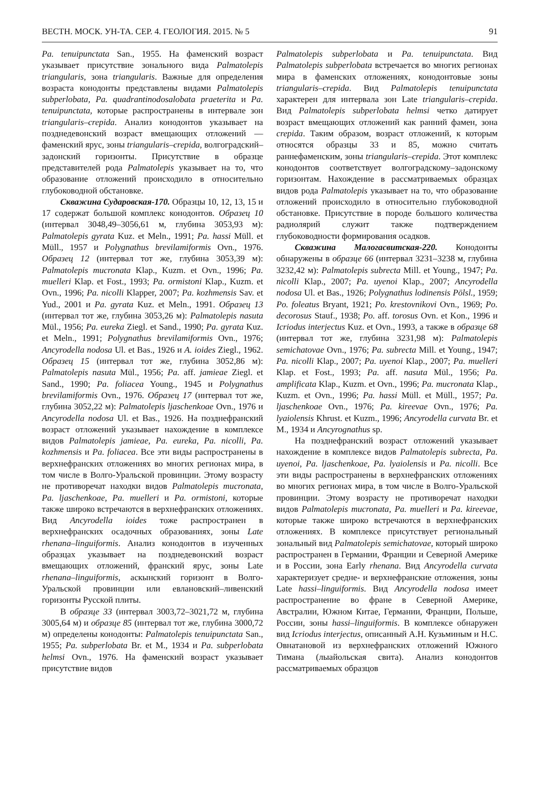ВЕСТН. МОСК. УН-ТА. СЕР. 4. ГЕОЛОГИЯ. 2015. № 5 91
Pa. tenuipunctata San., 1955. На фаменский возраст указывает присутствие зонального вида Palmatolepis triangularis, зона triangularis. Важные для определения возраста конодонты представлены видами Palmatolepis subperlobata, Pa. quadrantinodosalobata praeterita и Pa. tenuipunctata, которые распространены в интервале зон triangularis–crepida. Анализ конодонтов указывает на позднедевонский возраст вмещающих отложений — фаменский ярус, зоны triangularis–crepida, волгоградский–задонский горизонты. Присутствие в образце представителей рода Palmatolepis указывает на то, что образование отложений происходило в относительно глубоководной обстановке.
Скважина Сударовская-170. Образцы 10, 12, 13, 15 и 17 содержат большой комплекс конодонтов. Образец 10 (интервал 3048,49–3056,61 м, глубина 3053,93 м): Palmatolepis gyrata Kuz. et Meln., 1991; Pa. hassi Müll. et Müll., 1957 и Polygnathus brevilamiformis Ovn., 1976. Образец 12 (интервал тот же, глубина 3053,39 м): Palmatolepis mucronata Klap., Kuzm. et Ovn., 1996; Pa. muelleri Klap. et Fost., 1993; Pa. ormistoni Klap., Kuzm. et Ovn., 1996; Pa. nicolli Klapper, 2007; Pa. kozhmensis Sav. et Yud., 2001 и Pa. gyrata Kuz. et Meln., 1991. Образец 13 (интервал тот же, глубина 3053,26 м): Palmatolepis nasuta Mül., 1956; Pa. eureka Ziegl. et Sand., 1990; Pa. gyrata Kuz. et Meln., 1991; Polygnathus brevilamiformis Ovn., 1976; Ancyrodella nodosa Ul. et Bas., 1926 и A. ioides Ziegl., 1962. Образец 15 (интервал тот же, глубина 3052,86 м): Palmatolepis nasuta Mül., 1956; Pa. aff. jamieae Ziegl. et Sand., 1990; Pa. foliacea Young., 1945 и Polygnathus brevilamiformis Ovn., 1976. Образец 17 (интервал тот же, глубина 3052,22 м): Palmatolepis ljaschenkoae Ovn., 1976 и Ancyrodella nodosa Ul. et Bas., 1926. На позднефранский возраст отложений указывает нахождение в комплексе видов Palmatolepis jamieae, Pa. eureka, Pa. nicolli, Pa. kozhmensis и Pa. foliacea. Все эти виды распространены в верхнефранских отложениях во многих регионах мира, в том числе в Волго-Уральской провинции. Этому возрасту не противоречат находки видов Palmatolepis mucronata, Pa. ljaschenkoae, Pa. muelleri и Pa. ormistoni, которые также широко встречаются в верхнефранских отложениях. Вид Ancyrodella ioides тоже распространен в верхнефранских осадочных образованиях, зоны Late rhenana–linguiformis. Анализ конодонтов в изученных образцах указывает на позднедевонский возраст вмещающих отложений, франский ярус, зоны Late rhenana–linguiformis, аскынский горизонт в Волго-Уральской провинции или евлановский–ливенский горизонты Русской плиты.
В образце 33 (интервал 3003,72–3021,72 м, глубина 3005,64 м) и образце 85 (интервал тот же, глубина 3000,72 м) определены конодонты: Palmatolepis tenuipunctata San., 1955; Pa. subperlobata Br. et M., 1934 и Pa. subperlobata helmsi Ovn., 1976. На фаменский возраст указывает присутствие видов
Palmatolepis subperlobata и Pa. tenuipunctata. Вид Palmatolepis subperlobata встречается во многих регионах мира в фаменских отложениях, конодонтовые зоны triangularis–crepida. Вид Palmatolepis tenuipunctata характерен для интервала зон Late triangularis–crepida. Вид Palmatolepis subperlobata helmsi четко датирует возраст вмещающих отложений как ранний фамен, зона crepida. Таким образом, возраст отложений, к которым относятся образцы 33 и 85, можно считать раннефаменским, зоны triangularis–crepida. Этот комплекс конодонтов соответствует волгоградскому–задонскому горизонтам. Нахождение в рассматриваемых образцах видов рода Palmatolepis указывает на то, что образование отложений происходило в относительно глубоководной обстановке. Присутствие в породе большого количества радиолярий служит также подтверждением глубоководности формирования осадков.
Скважина Малогасвитская-220. Конодонты обнаружены в образце 66 (интервал 3231–3238 м, глубина 3232,42 м): Palmatolepis subrecta Mill. et Young., 1947; Pa. nicolli Klap., 2007; Pa. uyenoi Klap., 2007; Ancyrodella nodosa Ul. et Bas., 1926; Polygnathus lodinensis Pölsl., 1959; Po. foleatus Bryant, 1921; Po. krestovnikovi Ovn., 1969; Po. decorosus Stauf., 1938; Po. aff. torosus Ovn. et Kon., 1996 и Icriodus interjectus Kuz. et Ovn., 1993, а также в образце 68 (интервал тот же, глубина 3231,98 м): Palmatolepis semichatovae Ovn., 1976; Pa. subrecta Mill. et Young., 1947; Pa. nicolli Klap., 2007; Pa. uyenoi Klap., 2007; Pa. muelleri Klap. et Fost., 1993; Pa. aff. nasuta Mül., 1956; Pa. amplificata Klap., Kuzm. et Ovn., 1996; Pa. mucronata Klap., Kuzm. et Ovn., 1996; Pa. hassi Müll. et Müll., 1957; Pa. ljaschenkoae Ovn., 1976; Pa. kireevae Ovn., 1976; Pa. lyaiolensis Khrust. et Kuzm., 1996; Ancyrodella curvata Br. et M., 1934 и Ancyrognathus sp.
На позднефранский возраст отложений указывает нахождение в комплексе видов Palmatolepis subrecta, Pa. uyenoi, Pa. ljaschenkoae, Pa. lyaiolensis и Pa. nicolli. Все эти виды распространены в верхнефранских отложениях во многих регионах мира, в том числе в Волго-Уральской провинции. Этому возрасту не противоречат находки видов Palmatolepis mucronata, Pa. muelleri и Pa. kireevae, которые также широко встречаются в верхнефранских отложениях. В комплексе присутствует региональный зональный вид Palmatolepis semichatovae, который широко распространен в Германии, Франции и Северной Америке и в России, зона Early rhenana. Вид Ancyrodella curvata характеризует средне- и верхнефранские отложения, зоны Late hassi–linguiformis. Вид Ancyrodella nodosa имеет распространение во фране в Северной Америке, Австралии, Южном Китае, Германии, Франции, Польше, России, зоны hassi–linguiformis. В комплексе обнаружен вид Icriodus interjectus, описанный А.Н. Кузьминым и Н.С. Овнатановой из верхнефранских отложений Южного Тимана (лыайольская свита). Анализ конодонтов рассматриваемых образцов